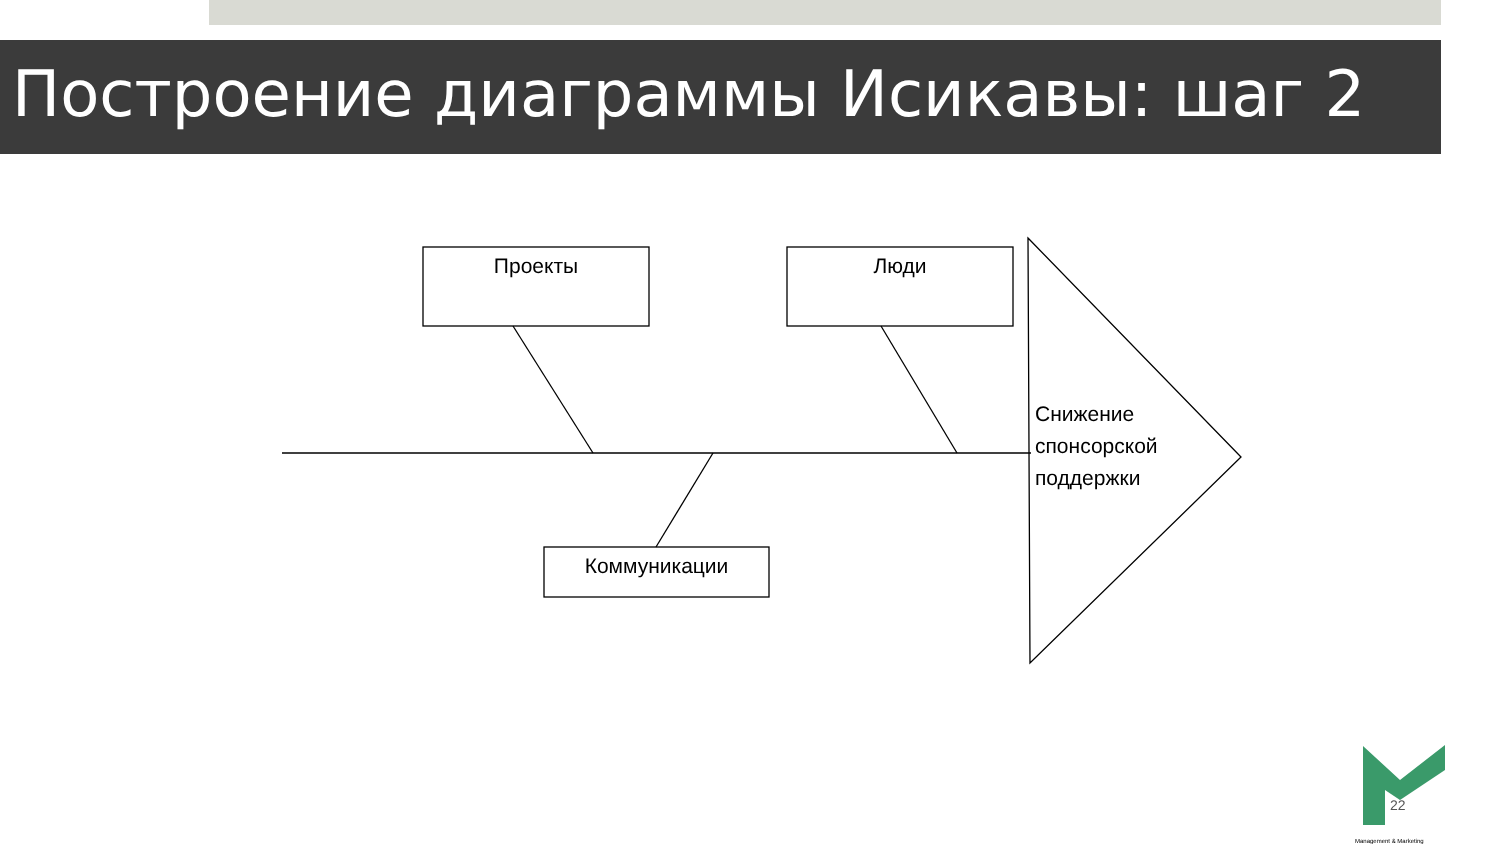Построение диаграммы Исикавы: шаг 2
Проекты Люди
Коммуникации
Снижение
спонсорской
поддержки
22
Management & Marketing